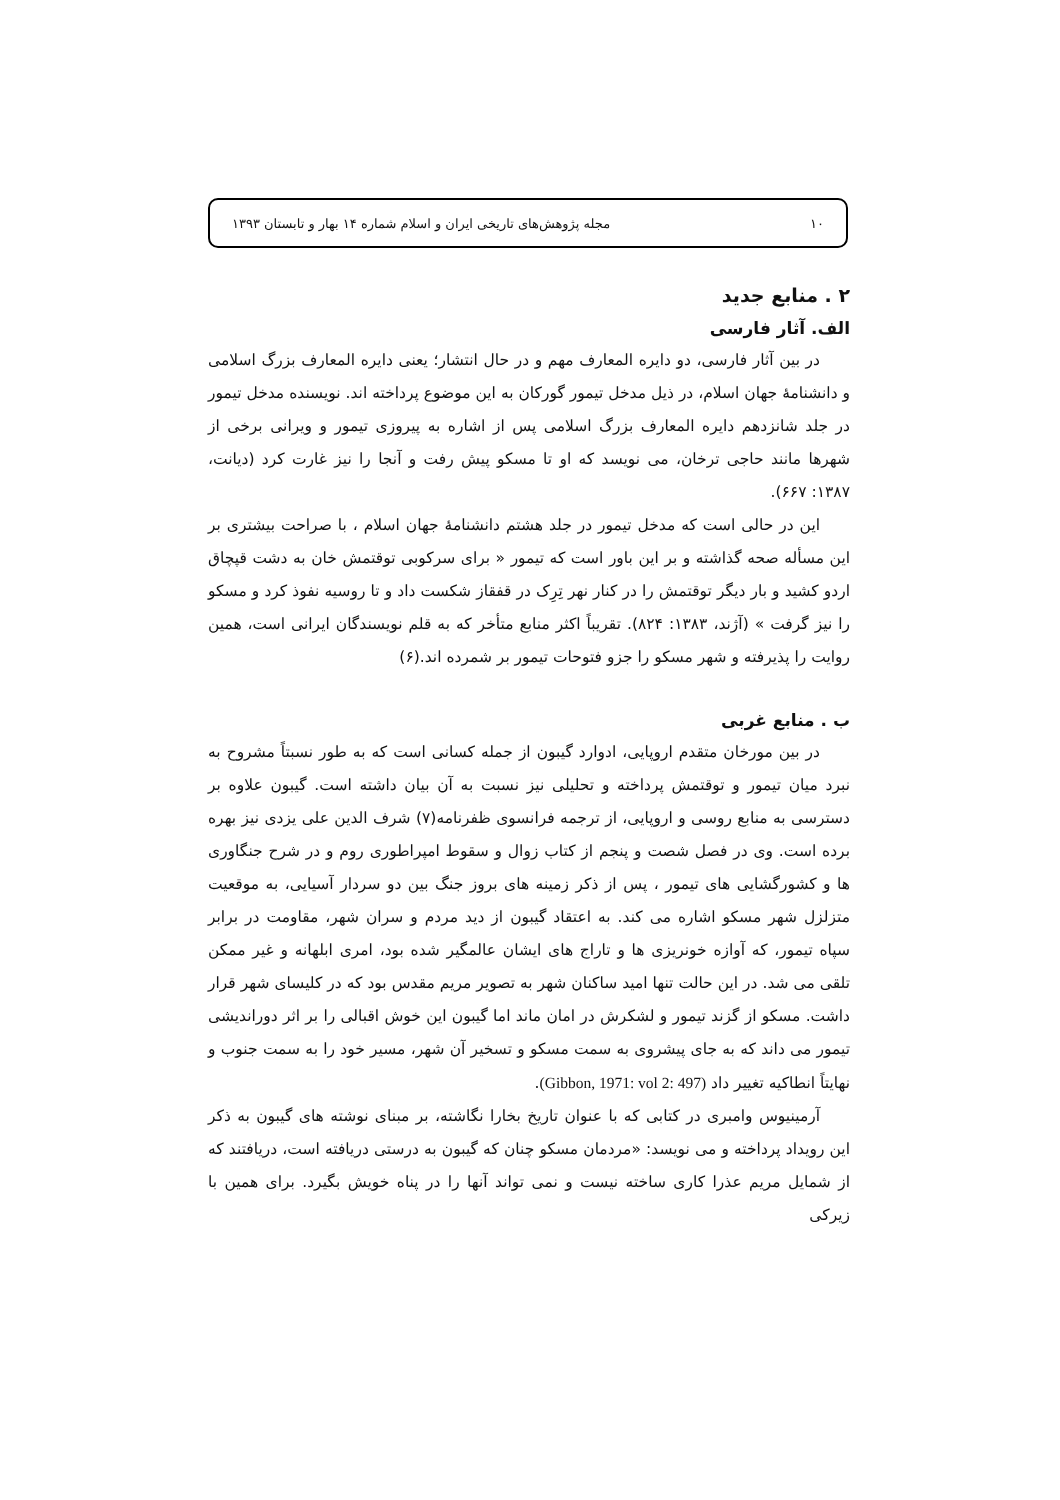۱۰ مجله پژوهش‌های تاریخی ایران و اسلام شماره ۱۴ بهار و تابستان ۱۳۹۳
۲ . منابع جدید
الف. آثار فارسی
در بین آثار فارسی، دو دایره المعارف مهم و در حال انتشار؛ یعنی دایره المعارف بزرگ اسلامی و دانشنامۀ جهان اسلام، در ذیل مدخل تیمور گورکان به این موضوع پرداخته اند. نویسنده مدخل تیمور در جلد شانزدهم دایره المعارف بزرگ اسلامی پس از اشاره به پیروزی تیمور و ویرانی برخی از شهرها مانند حاجی ترخان، می نویسد که او تا مسکو پیش رفت و آنجا را نیز غارت کرد (دیانت، ۱۳۸۷: ۶۶۷).
این در حالی است که مدخل تیمور در جلد هشتم دانشنامۀ جهان اسلام ، با صراحت بیشتری بر این مسأله صحه گذاشته و بر این باور است که تیمور « برای سرکوبی توقتمش خان به دشت قپچاق اردو کشید و بار دیگر توقتمش را در کنار نهر تِرِک در قفقاز شکست داد و تا روسیه نفوذ کرد و مسکو را نیز گرفت » (آژند، ۱۳۸۳: ۸۲۴). تقریباً اکثر منابع متأخر که به قلم نویسندگان ایرانی است، همین روایت را پذیرفته و شهر مسکو را جزو فتوحات تیمور بر شمرده اند.(۶)
ب . منابع غربی
در بین مورخان متقدم اروپایی، ادوارد گیبون از جمله کسانی است که به طور نسبتاً مشروح به نبرد میان تیمور و توقتمش پرداخته و تحلیلی نیز نسبت به آن بیان داشته است. گیبون علاوه بر دسترسی به منابع روسی و اروپایی، از ترجمه فرانسوی ظفرنامه(۷) شرف الدین علی یزدی نیز بهره برده است. وی در فصل شصت و پنجم از کتاب زوال و سقوط امپراطوری روم و در شرح جنگاوری ها و کشورگشایی های تیمور ، پس از ذکر زمینه های بروز جنگ بین دو سردار آسیایی، به موقعیت متزلزل شهر مسکو اشاره می کند. به اعتقاد گیبون از دید مردم و سران شهر، مقاومت در برابر سپاه تیمور، که آوازه خونریزی ها و تاراج های ایشان عالمگیر شده بود، امری ابلهانه و غیر ممکن تلقی می شد. در این حالت تنها امید ساکنان شهر به تصویر مریم مقدس بود که در کلیسای شهر قرار داشت. مسکو از گزند تیمور و لشکرش در امان ماند اما گیبون این خوش اقبالی را بر اثر دوراندیشی تیمور می داند که به جای پیشروی به سمت مسکو و تسخیر آن شهر، مسیر خود را به سمت جنوب و نهایتاً انطاکیه تغییر داد (Gibbon, 1971: vol 2: 497).
آرمینیوس وامبری در کتابی که با عنوان تاریخ بخارا نگاشته، بر مبنای نوشته های گیبون به ذکر این رویداد پرداخته و می نویسد: «مردمان مسکو چنان که گیبون به درستی دریافته است، دریافتند که از شمایل مریم عذرا کاری ساخته نیست و نمی تواند آنها را در پناه خویش بگیرد. برای همین با زیرکی